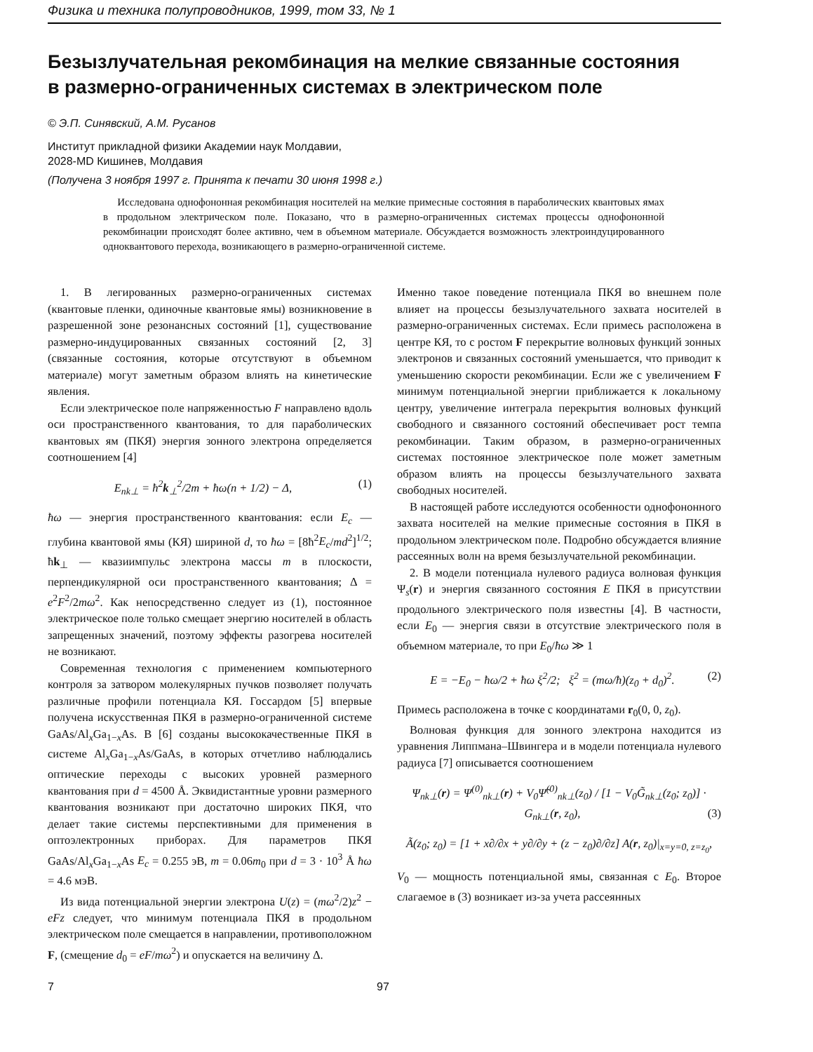Физика и техника полупроводников, 1999, том 33, № 1
Безызлучательная рекомбинация на мелкие связанные состояния
в размерно-ограниченных системах в электрическом поле
© Э.П. Синявский, А.М. Русанов
Институт прикладной физики Академии наук Молдавии,
2028-MD Кишинев, Молдавия
(Получена 3 ноября 1997 г. Принята к печати 30 июня 1998 г.)
Исследована однофононная рекомбинация носителей на мелкие примесные состояния в параболических квантовых ямах в продольном электрическом поле. Показано, что в размерно-ограниченных системах процессы однофононной рекомбинации происходят более активно, чем в объемном материале. Обсуждается возможность электроиндуцированного одноквантового перехода, возникающего в размерно-ограниченной системе.
1. В легированных размерно-ограниченных системах (квантовые пленки, одиночные квантовые ямы) возникновение в разрешенной зоне резонансных состояний [1], существование размерно-индуцированных связанных состояний [2, 3] (связанные состояния, которые отсутствуют в объемном материале) могут заметным образом влиять на кинетические явления.
Если электрическое поле напряженностью F направлено вдоль оси пространственного квантования, то для параболических квантовых ям (ПКЯ) энергия зонного электрона определяется соотношением [4]
E<sub>nk⊥</sub> = ħ<sup>2</sup>k<sub>⊥</sub><sup>2</sup>/2m + ħω(n + 1/2) − Δ, (1)
ħω — энергия пространственного квантования: если E<sub>c</sub> — глубина квантовой ямы (КЯ) шириной d, то ħω = [8ħ<sup>2</sup>E<sub>c</sub>/md<sup>2</sup>]<sup>1/2</sup>; ħk<sub>⊥</sub> — квазиимпульс электрона массы m в плоскости, перпендикулярной оси пространственного квантования; Δ = e<sup>2</sup>F<sup>2</sup>/2mω<sup>2</sup>. Как непосредственно следует из (1), постоянное электрическое поле только смещает энергию носителей в область запрещенных значений, поэтому эффекты разогрева носителей не возникают.
Современная технология с применением компьютерного контроля за затвором молекулярных пучков позволяет получать различные профили потенциала КЯ. Госсардом [5] впервые получена искусственная ПКЯ в размерно-ограниченной системе GaAs/Al<sub>x</sub>Ga<sub>1−x</sub>As. В [6] созданы высококачественные ПКЯ в системе Al<sub>x</sub>Ga<sub>1−x</sub>As/GaAs, в которых отчетливо наблюдались оптические переходы с высоких уровней размерного квантования при d = 4500 Å. Эквидистантные уровни размерного квантования возникают при достаточно широких ПКЯ, что делает такие системы перспективными для применения в оптоэлектронных приборах. Для параметров ПКЯ GaAs/Al<sub>x</sub>Ga<sub>1−x</sub>As E<sub>c</sub> = 0.255 эВ, m = 0.06m<sub>0</sub> при d = 3 · 10<sup>3</sup> Å ħω = 4.6 мэВ.
Из вида потенциальной энергии электрона U(z) = (mω<sup>2</sup>/2)z<sup>2</sup> − eFz следует, что минимум потенциала ПКЯ в продольном электрическом поле смещается в направлении, противоположном F, (смещение d<sub>0</sub> = eF/mω<sup>2</sup>) и опускается на величину Δ.
Именно такое поведение потенциала ПКЯ во внешнем поле влияет на процессы безызлучательного захвата носителей в размерно-ограниченных системах. Если примесь расположена в центре КЯ, то с ростом F перекрытие волновых функций зонных электронов и связанных состояний уменьшается, что приводит к уменьшению скорости рекомбинации. Если же с увеличением F минимум потенциальной энергии приближается к локальному центру, увеличение интеграла перекрытия волновых функций свободного и связанного состояний обеспечивает рост темпа рекомбинации. Таким образом, в размерно-ограниченных системах постоянное электрическое поле может заметным образом влиять на процессы безызлучательного захвата свободных носителей.
В настоящей работе исследуются особенности однофононного захвата носителей на мелкие примесные состояния в ПКЯ в продольном электрическом поле. Подробно обсуждается влияние рассеянных волн на время безызлучательной рекомбинации.
2. В модели потенциала нулевого радиуса волновая функция Ψ<sub>s</sub>(r) и энергия связанного состояния E ПКЯ в присутствии продольного электрического поля известны [4]. В частности, если E<sub>0</sub> — энергия связи в отсутствие электрического поля в объемном материале, то при E<sub>0</sub>/ħω ≫ 1
E = −E<sub>0</sub> − ħω/2 + ħω ξ<sup>2</sup>/2; ξ<sup>2</sup> = (mω/ħ)(z<sub>0</sub> + d<sub>0</sub>)<sup>2</sup>. (2)
Примесь расположена в точке с координатами r<sub>0</sub>(0, 0, z<sub>0</sub>).
Волновая функция для зонного электрона находится из уравнения Липпмана–Швингера и в модели потенциала нулевого радиуса [7] описывается соотношением
Ψ<sub>nk⊥</sub>(r) = Ψ<sup>(0)</sup><sub>nk⊥</sub>(r) + V<sub>0</sub>Ψ̃<sup>(0)</sup><sub>nk⊥</sub>(z<sub>0</sub>) / [1 − V<sub>0</sub>G̃<sub>nk⊥</sub>(z<sub>0</sub>; z<sub>0</sub>)] · G<sub>nk⊥</sub>(r, z<sub>0</sub>), (3)
Ã(z<sub>0</sub>; z<sub>0</sub>) = [1 + x∂/∂x + y∂/∂y + (z − z<sub>0</sub>)∂/∂z] A(r, z<sub>0</sub>)|<sub>x=y=0, z=z<sub>0</sub></sub>,
V<sub>0</sub> — мощность потенциальной ямы, связанная с E<sub>0</sub>. Второе слагаемое в (3) возникает из-за учета рассеянных
7 97